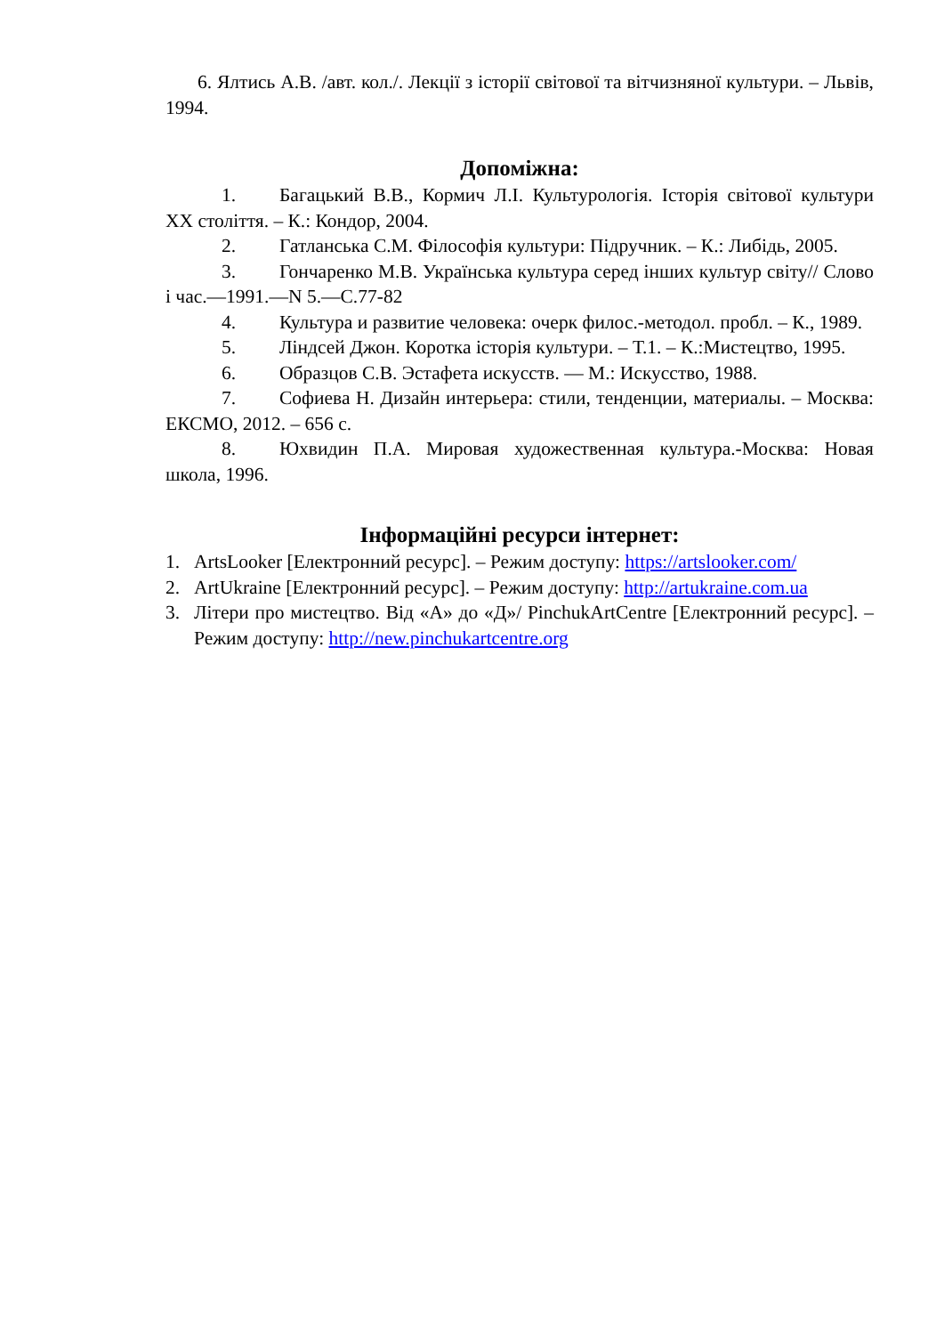6. Ялтись А.В. /авт. кол./. Лекції з історії світової та вітчизняної культури. – Львів, 1994.
Допоміжна:
1. Багацький В.В., Кормич Л.І. Культурологія. Історія світової культури XX століття. – К.: Кондор, 2004.
2. Гатланська С.М. Філософія культури: Підручник. – К.: Либідь, 2005.
3. Гончаренко М.В. Українська культура серед інших культур світу// Слово і час.—1991.—N 5.—С.77-82
4. Культура и развитие человека: очерк филос.-методол. пробл. – К., 1989.
5. Ліндсей Джон. Коротка історія культури. – Т.1. – К.:Мистецтво, 1995.
6. Образцов С.В. Эстафета искусств. — М.: Искусство, 1988.
7. Софиева Н. Дизайн интерьера: стили, тенденции, материалы. – Москва: ЕКСМО, 2012. – 656 с.
8. Юхвидин П.А. Мировая художественная культура.-Москва: Новая школа, 1996.
Інформаційні ресурси інтернет:
1. ArtsLooker [Електронний ресурс]. – Режим доступу: https://artslooker.com/
2. ArtUkraine [Електронний ресурс]. – Режим доступу: http://artukraine.com.ua
3. Літери про мистецтво. Від «А» до «Д»/ PinchukArtCentre [Електронний ресурс]. – Режим доступу: http://new.pinchukartcentre.org